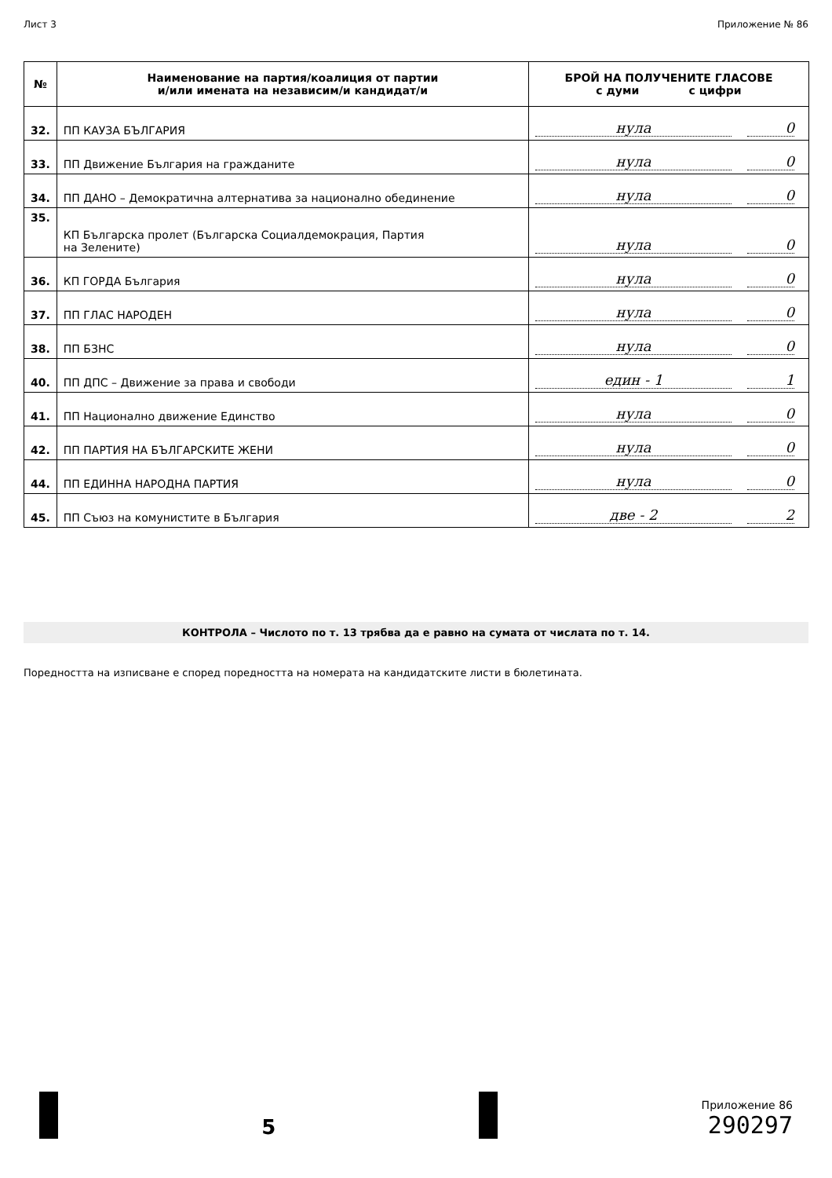Лист 3 Приложение № 86
| № | Наименование на партия/коалиция от партии и/или имената на независим/и кандидат/и | БРОЙ НА ПОЛУЧЕНИТЕ ГЛАСОВЕ с думи с цифри |
| --- | --- | --- |
| 32. | ПП КАУЗА БЪЛГАРИЯ | нула 0 |
| 33. | ПП Движение България на гражданите | нула 0 |
| 34. | ПП ДАНО – Демократична алтернатива за национално обединение | нула 0 |
| 35. | КП Българска пролет (Българска Социалдемокрация, Партия на Зелените) | нула 0 |
| 36. | КП ГОРДА България | нула 0 |
| 37. | ПП ГЛАС НАРОДЕН | нула 0 |
| 38. | ПП БЗНС | нула 0 |
| 40. | ПП ДПС – Движение за права и свободи | един - 1 1 |
| 41. | ПП Национално движение Единство | нула 0 |
| 42. | ПП ПАРТИЯ НА БЪЛГАРСКИТЕ ЖЕНИ | нула 0 |
| 44. | ПП ЕДИННА НАРОДНА ПАРТИЯ | нула 0 |
| 45. | ПП Съюз на комунистите в България | две - 2 2 |
КОНТРОЛА – Числото по т. 13 трябва да е равно на сумата от числата по т. 14.
Поредността на изписване е според поредността на номерата на кандидатските листи в бюлетината.
5
Приложение 86
290297